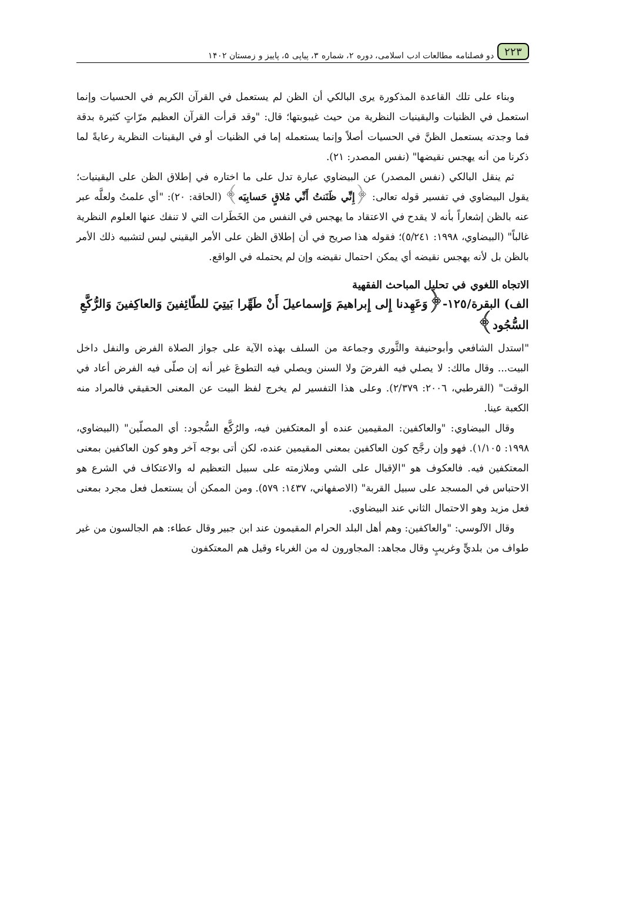٢٢٣ دو فصلنامه مطالعات ادب اسلامی، دوره ٢، شماره ٣، پیاپی ۵، پاییز و زمستان ۱۴۰۲
وبناء على تلك القاعدة المذكورة يرى البالكي أن الظن لم يستعمل في القرآن الكريم في الحسيات وإنما استعمل في الظنيات واليقينيات النظرية من حيث غيبوبتها؛ قال: "وقد قرأت القرآن العظيم مرّاتٍ كثيرة بدقة فما وجدته يستعمل الظنَّ في الحسيات أصلاً وإنما يستعمله إما في الظنيات أو في اليقينات النظرية رعايةً لما ذكرنا من أنه يهجس نقيضها" (نفس المصدر: ٢١).
ثم ينقل البالكي (نفس المصدر) عن البيضاوي عبارة تدل على ما اختاره في إطلاق الظن على اليقينيات؛ يقول البيضاوي في تفسير قوله تعالى: ﴿إِنِّي ظَنَنتُ أَنِّي مُلاقٍ حَسابِيَه﴾ (الحاقة: ٢٠): "أي علمتُ ولعلَّه عبر عنه بالظن إشعاراً بأنه لا يقدح في الاعتقاد ما يهجس في النفس من الخَطَرات التي لا تنفك عنها العلوم النظرية غالباً" (البيضاوي، ١٩٩٨: ٥/٢٤١)؛ فقوله هذا صريح في أن إطلاق الظن على الأمر اليقيني ليس لتشبيه ذلك الأمر بالظن بل لأنه يهجس نقيضه أي يمكن احتمال نقيضه وإن لم يحتمله في الواقع.
الاتجاه اللغوي في تحليل المباحث الفقهية
الف) البقرة/١٢٥-﴿وَعَهِدنا إِلى إِبراهيمَ وَإِسماعيلَ أَنْ طَهِّرا بَيتِيَ للطّائِفينَ وَالعاكِفينَ وَالرُّكَّعِ السُّجُود﴾
"استدل الشافعي وأبوحنيفة والثَّوري وجماعة من السلف بهذه الآية على جواز الصلاة الفرض والنفل داخل البيت... وقال مالك: لا يصلي فيه الفرضَ ولا السنن ويصلي فيه التطوعَ غير أنه إن صلّى فيه الفرض أعاد في الوقت" (القرطبي، ٢٠٠٦: ٢/٣٧٩). وعلى هذا التفسير لم يخرج لفظ البيت عن المعنى الحقيقي فالمراد منه الكعبة عينا.
وقال البيضاوي: "والعاكفين: المقيمين عنده أو المعتكفين فيه، والرُكَّع السُّجود: أي المصلّين" (البيضاوي، ١٩٩٨: ١/١٠٥). فهو وإن رجَّح كون العاكفين بمعنى المقيمين عنده، لكن أتى بوجه آخر وهو كون العاكفين بمعنى المعتكفين فيه. فالعكوف هو "الإقبال على الشي وملازمته على سبيل التعظيم له والاعتكاف في الشرع هو الاحتباس في المسجد على سبيل القربة" (الاصفهاني، ١٤٣٧: ٥٧٩). ومن الممكن أن يستعمل فعل مجرد بمعنى فعل مزيد وهو الاحتمال الثاني عند البيضاوي.
وقال الآلوسي: "والعاكفين: وهم أهل البلد الحرام المقيمون عند ابن جبير وقال عطاء: هم الجالسون من غير طواف من بلديٍّ وغريبٍ وقال مجاهد: المجاورون له من الغرباء وقيل هم المعتكفون